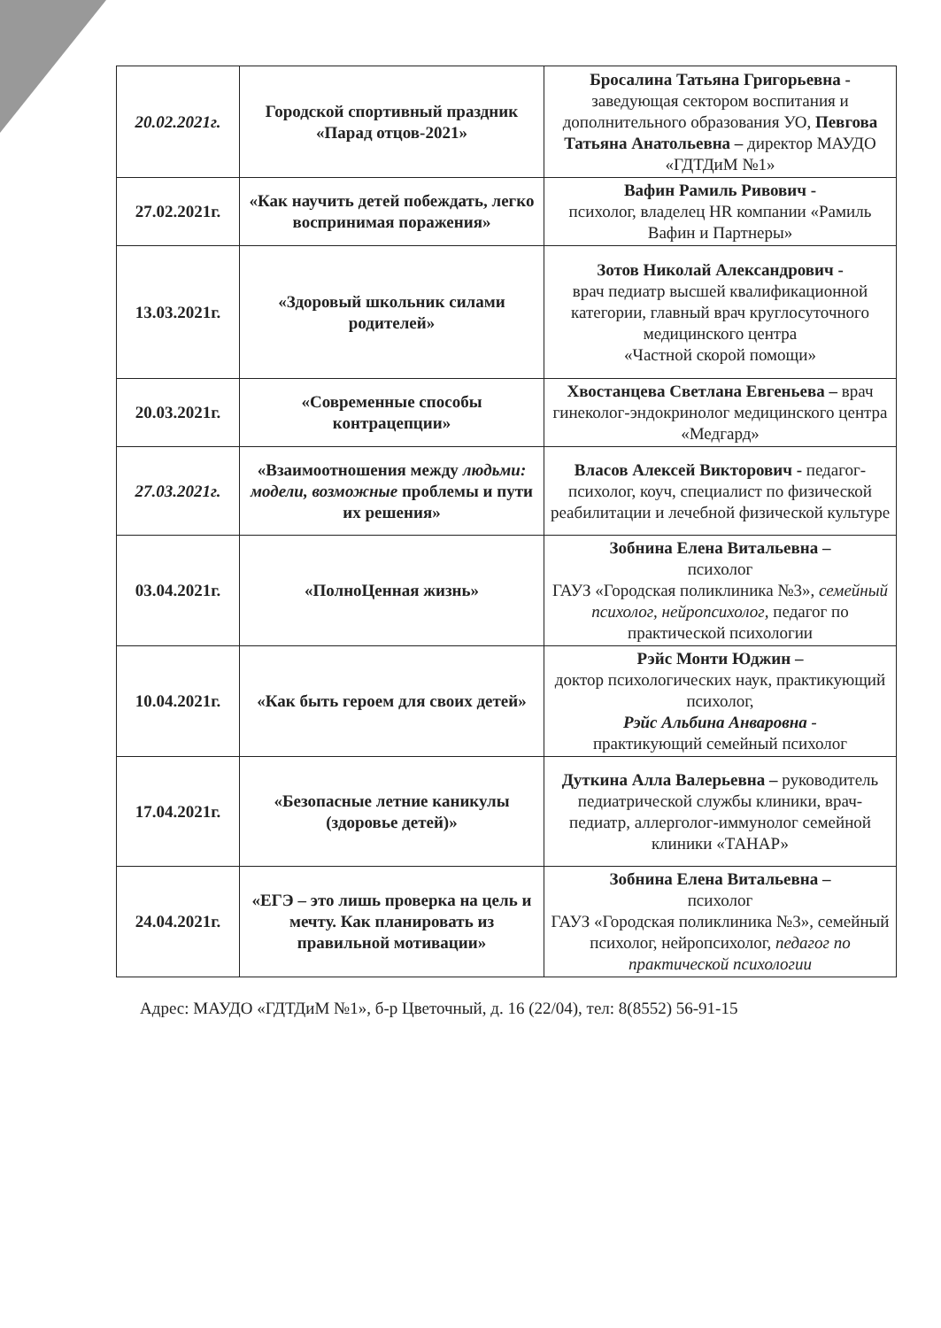| 20.02.2021г. | Городской спортивный праздник «Парад отцов-2021» | Бросалина Татьяна Григорьевна - заведующая сектором воспитания и дополнительного образования УО, Певгова Татьяна Анатольевна – директор МАУДО «ГДТДиМ №1» |
| 27.02.2021г. | «Как научить детей побеждать, легко воспринимая поражения» | Вафин Рамиль Ривович - психолог, владелец HR компании «Рамиль Вафин и Партнеры» |
| 13.03.2021г. | «Здоровый школьник силами родителей» | Зотов Николай Александрович - врач педиатр высшей квалификационной категории, главный врач круглосуточного медицинского центра «Частной скорой помощи» |
| 20.03.2021г. | «Современные способы контрацепции» | Хвостанцева Светлана Евгеньева – врач гинеколог-эндокринолог медицинского центра «Медгард» |
| 27.03.2021г. | «Взаимоотношения между людьми: модели, возможные проблемы и пути их решения» | Власов Алексей Викторович - педагог-психолог, коуч, специалист по физической реабилитации и лечебной физической культуре |
| 03.04.2021г. | «ПолноЦенная жизнь» | Зобнина Елена Витальевна – психолог ГАУЗ «Городская поликлиника №3», семейный психолог, нейропсихолог, педагог по практической психологии |
| 10.04.2021г. | «Как быть героем для своих детей» | Рэйс Монти Юджин – доктор психологических наук, практикующий психолог, Рэйс Альбина Анваровна - практикующий семейный психолог |
| 17.04.2021г. | «Безопасные летние каникулы (здоровье детей)» | Дуткина Алла Валерьевна – руководитель педиатрической службы клиники, врач-педиатр, аллерголог-иммунолог семейной клиники «ТАНАР» |
| 24.04.2021г. | «ЕГЭ – это лишь проверка на цель и мечту. Как планировать из правильной мотивации» | Зобнина Елена Витальевна – психолог ГАУЗ «Городская поликлиника №3», семейный психолог, нейропсихолог, педагог по практической психологии |
Адрес: МАУДО «ГДТДиМ №1», б-р Цветочный, д. 16 (22/04), тел: 8(8552) 56-91-15